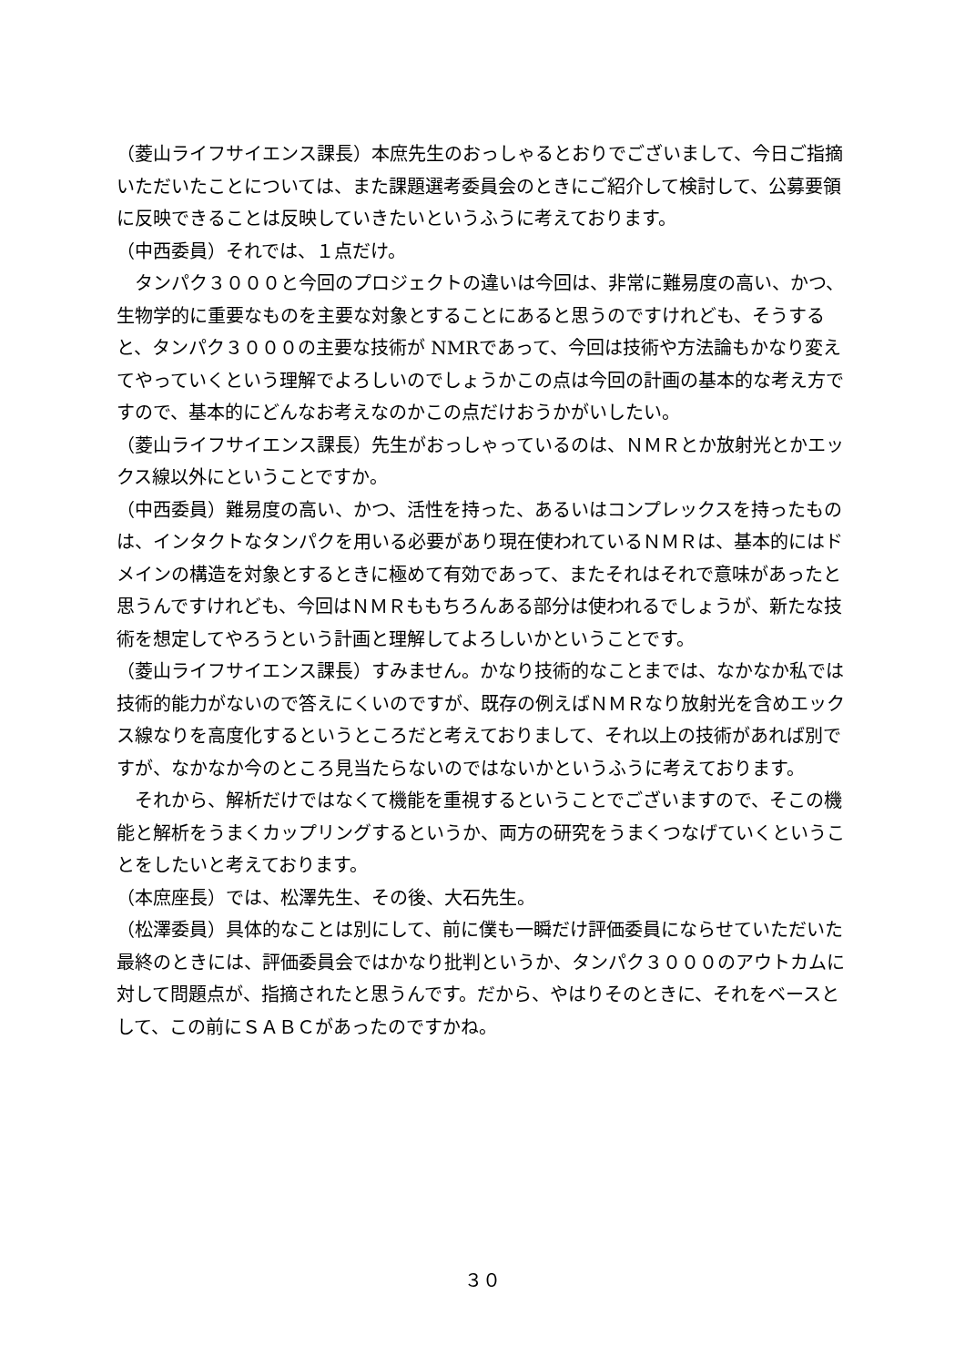（菱山ライフサイエンス課長）本庶先生のおっしゃるとおりでございまして、今日ご指摘いただいたことについては、また課題選考委員会のときにご紹介して検討して、公募要領に反映できることは反映していきたいというふうに考えております。
（中西委員）それでは、１点だけ。
　タンパク３０００と今回のプロジェクトの違いは今回は、非常に難易度の高い、かつ、生物学的に重要なものを主要な対象とすることにあると思うのですけれども、そうすると、タンパク３０００の主要な技術が NMRであって、今回は技術や方法論もかなり変えてやっていくという理解でよろしいのでしょうかこの点は今回の計画の基本的な考え方ですので、基本的にどんなお考えなのかこの点だけおうかがいしたい。
（菱山ライフサイエンス課長）先生がおっしゃっているのは、ＮＭＲとか放射光とかエックス線以外にということですか。
（中西委員）難易度の高い、かつ、活性を持った、あるいはコンプレックスを持ったものは、インタクトなタンパクを用いる必要があり現在使われているＮＭＲは、基本的にはドメインの構造を対象とするときに極めて有効であって、またそれはそれで意味があったと思うんですけれども、今回はＮＭＲももちろんある部分は使われるでしょうが、新たな技術を想定してやろうという計画と理解してよろしいかということです。
（菱山ライフサイエンス課長）すみません。かなり技術的なことまでは、なかなか私では技術的能力がないので答えにくいのですが、既存の例えばＮＭＲなり放射光を含めエックス線なりを高度化するというところだと考えておりまして、それ以上の技術があれば別ですが、なかなか今のところ見当たらないのではないかというふうに考えております。
　それから、解析だけではなくて機能を重視するということでございますので、そこの機能と解析をうまくカップリングするというか、両方の研究をうまくつなげていくということをしたいと考えております。
（本庶座長）では、松澤先生、その後、大石先生。
（松澤委員）具体的なことは別にして、前に僕も一瞬だけ評価委員にならせていただいた最終のときには、評価委員会ではかなり批判というか、タンパク３０００のアウトカムに対して問題点が、指摘されたと思うんです。だから、やはりそのときに、それをベースとして、この前にＳＡＢＣがあったのですかね。
３０